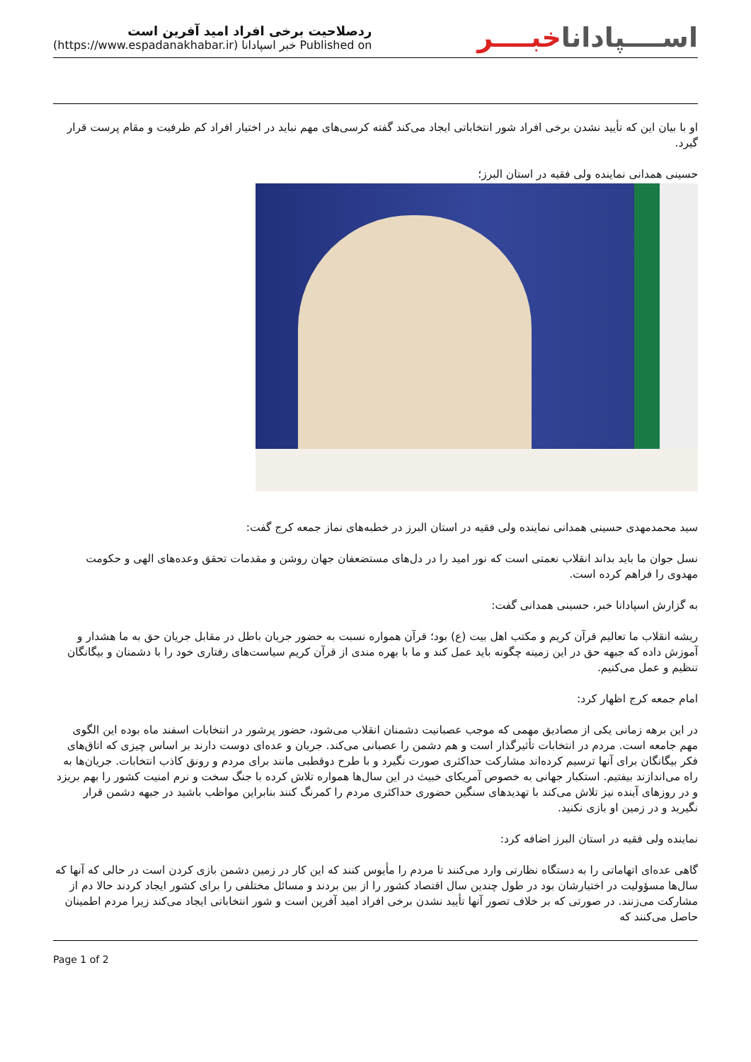اســــپاداناخبــــر
ردصلاحیت برخی افراد امید آفرین است
Published on خبر اسپادانا (https://www.espadanakhabar.ir)
او با بیان این که تأیید نشدن برخی افراد شور انتخاباتی ایجاد می‌کند گفته کرسی‌های مهم نباید در اختیار افراد کم ظرفیت و مقام پرست قرار گیرد.
حسینی همدانی نماینده ولی فقیه در استان البرز؛
سید محمدمهدی حسینی همدانی نماینده ولی فقیه در استان البرز در خطبه‌های نماز جمعه کرج گفت:
نسل جوان ما باید بداند انقلاب نعمتی است که نور امید را در دل‌های مستضعفان جهان روشن و مقدمات تحقق وعده‌های الهی و حکومت مهدوی را فراهم کرده است.
به گزارش اسپادانا خبر، حسینی همدانی گفت:
ریشه انقلاب ما تعالیم قرآن کریم و مکتب اهل بیت (ع) بود؛ قرآن همواره نسبت به حضور جریان باطل در مقابل جریان حق به ما هشدار و آموزش داده که جبهه حق در این زمینه چگونه باید عمل کند و ما با بهره مندی از قرآن کریم سیاست‌های رفتاری خود را با دشمنان و بیگانگان تنظیم و عمل می‌کنیم.
امام جمعه کرج اظهار کرد:
در این برهه زمانی یکی از مصادیق مهمی که موجب عصبانیت دشمنان انقلاب می‌شود، حضور پرشور در انتخابات اسفند ماه بوده این الگوی مهم جامعه است. مردم در انتخابات تأثیرگذار است و هم دشمن را عصبانی می‌کند. جریان و عده‌ای دوست دارند بر اساس چیزی که اتاق‌های فکر بیگانگان برای آنها ترسیم کرده‌اند مشارکت حداکثری صورت نگیرد و با طرح دوقطبی مانند برای مردم و رونق کاذب انتخابات. جریان‌ها به راه می‌اندازند بیفتیم. استکبار جهانی به خصوص آمریکای خبیث در این سال‌ها همواره تلاش کرده با جنگ سخت و نرم امنیت کشور را بهم بریزد و در روزهای آینده نیز تلاش می‌کند با تهدیدهای سنگین حضوری حداکثری مردم را کمرنگ کنند بنابراین مواظب باشید در جبهه دشمن قرار نگیرید و در زمین او بازی نکنید.
نماینده ولی فقیه در استان البرز اضافه کرد:
گاهی عده‌ای اتهاماتی را به دستگاه نظارتی وارد می‌کنند تا مردم را مأیوس کنند که این کار در زمین دشمن بازی کردن است در حالی که آنها که سال‌ها مسؤولیت در اختیارشان بود در طول چندین سال اقتصاد کشور را از بین بردند و مسائل مختلفی را برای کشور ایجاد کردند حالا دم از مشارکت می‌زنند. در صورتی که بر خلاف تصور آنها تأیید نشدن برخی افراد امید آفرین است و شور انتخاباتی ایجاد می‌کند زیرا مردم اطمینان حاصل می‌کنند که
Page 1 of 2